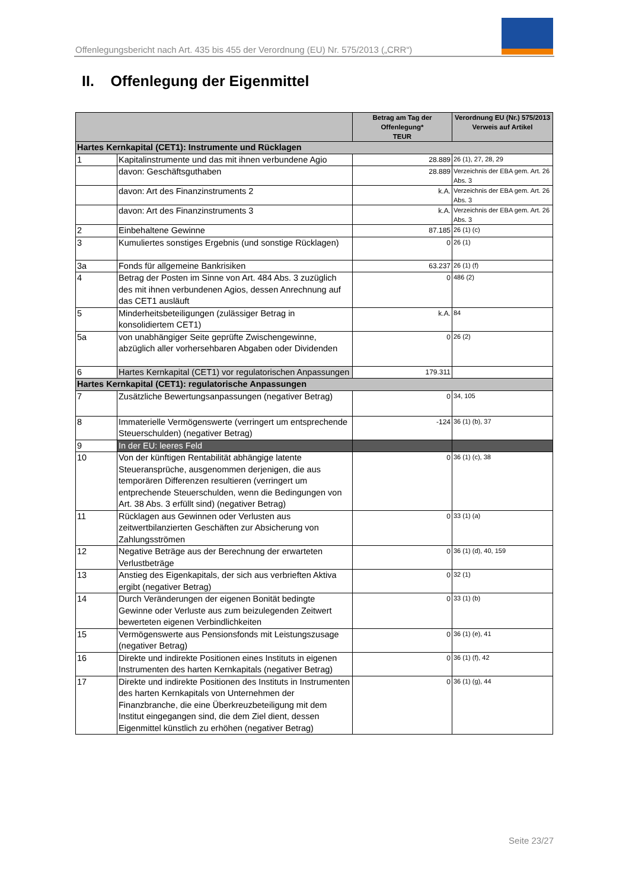Offenlegungsbericht nach Art. 435 bis 455 der Verordnung (EU) Nr. 575/2013 („CRR“)
II. Offenlegung der Eigenmittel
| | | Betrag am Tag der Offenlegung* TEUR | Verordnung EU (Nr.) 575/2013 Verweis auf Artikel |
| --- | --- | --- | --- |
| Hartes Kernkapital (CET1): Instrumente und Rücklagen | | | |
| 1 | Kapitalinstrumente und das mit ihnen verbundene Agio | 28.889 | 26 (1), 27, 28, 29 |
| | davon: Geschäftsguthaben | 28.889 | Verzeichnis der EBA gem. Art. 26 Abs. 3 |
| | davon: Art des Finanzinstruments 2 | k.A. | Verzeichnis der EBA gem. Art. 26 Abs. 3 |
| | davon: Art des Finanzinstruments 3 | k.A. | Verzeichnis der EBA gem. Art. 26 Abs. 3 |
| 2 | Einbehaltene Gewinne | 87.185 | 26 (1) (c) |
| 3 | Kumuliertes sonstiges Ergebnis (und sonstige Rücklagen) | 0 | 26 (1) |
| 3a | Fonds für allgemeine Bankrisiken | 63.237 | 26 (1) (f) |
| 4 | Betrag der Posten im Sinne von Art. 484 Abs. 3 zuzüglich des mit ihnen verbundenen Agios, dessen Anrechnung auf das CET1 ausläuft | 0 | 486 (2) |
| 5 | Minderheitsbeteiligungen (zulässiger Betrag in konsolidiertem CET1) | k.A. | 84 |
| 5a | von unabhängiger Seite geprüfte Zwischengewinne, abzüglich aller vorhersehbaren Abgaben oder Dividenden | 0 | 26 (2) |
| 6 | Hartes Kernkapital (CET1) vor regulatorischen Anpassungen | 179.311 | |
| Hartes Kernkapital (CET1): regulatorische Anpassungen | | | |
| 7 | Zusätzliche Bewertungsanpassungen (negativer Betrag) | 0 | 34, 105 |
| 8 | Immaterielle Vermögenswerte (verringert um entsprechende Steuerschulden) (negativer Betrag) | -124 | 36 (1) (b), 37 |
| 9 | In der EU: leeres Feld | | |
| 10 | Von der künftigen Rentabilität abhängige latente Steueransprüche, ausgenommen derjenigen, die aus temporären Differenzen resultieren (verringert um entprechende Steuerschulden, wenn die Bedingungen von Art. 38 Abs. 3 erfüllt sind) (negativer Betrag) | 0 | 36 (1) (c), 38 |
| 11 | Rücklagen aus Gewinnen oder Verlusten aus zeitwertbilanzierten Geschäften zur Absicherung von Zahlungsströmen | 0 | 33 (1) (a) |
| 12 | Negative Beträge aus der Berechnung der erwarteten Verlustbeträge | 0 | 36 (1) (d), 40, 159 |
| 13 | Anstieg des Eigenkapitals, der sich aus verbrieften Aktiva ergibt (negativer Betrag) | 0 | 32 (1) |
| 14 | Durch Veränderungen der eigenen Bonität bedingte Gewinne oder Verluste aus zum beizulegenden Zeitwert bewerteten eigenen Verbindlichkeiten | 0 | 33 (1) (b) |
| 15 | Vermögenswerte aus Pensionsfonds mit Leistungszusage (negativer Betrag) | 0 | 36 (1) (e), 41 |
| 16 | Direkte und indirekte Positionen eines Instituts in eigenen Instrumenten des harten Kernkapitals (negativer Betrag) | 0 | 36 (1) (f), 42 |
| 17 | Direkte und indirekte Positionen des Instituts in Instrumenten des harten Kernkapitals von Unternehmen der Finanzbranche, die eine Überkreuzbeteiligung mit dem Institut eingegangen sind, die dem Ziel dient, dessen Eigenmittel künstlich zu erhöhen (negativer Betrag) | 0 | 36 (1) (g), 44 |
Seite 23/27